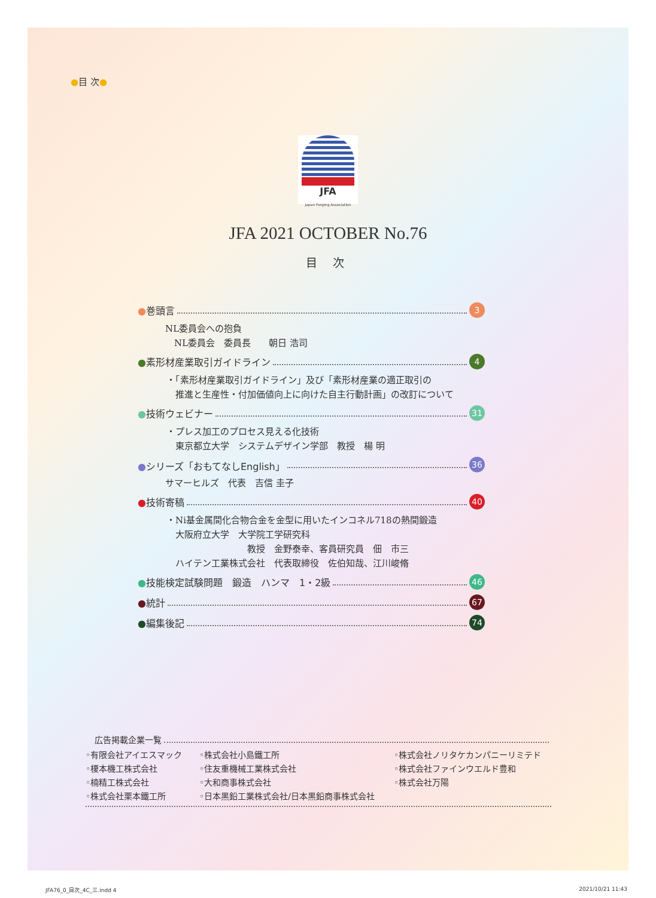●目 次●
JFA
Japan Forging Association
JFA 2021 OCTOBER No.76
目 次
●巻頭言 3
NL委員会への抱負
　NL委員会　委員長　　朝日 浩司
●素形材産業取引ガイドライン 4
・「素形材産業取引ガイドライン」及び「素形材産業の適正取引の
　推進と生産性・付加価値向上に向けた自主行動計画」の改訂について
●技術ウェビナー 31
・プレス加工のプロセス見える化技術
　東京都立大学　システムデザイン学部　教授　楊 明
●シリーズ「おもてなしEnglish」 36
サマーヒルズ　代表　吉信 圭子
●技術寄稿 40
・Ni基金属間化合物合金を金型に用いたインコネル718の熱間鍛造
　大阪府立大学　大学院工学研究科
　　　　　　　　　教授　金野泰幸、客員研究員　佃　市三
　ハイテン工業株式会社　代表取締役　佐伯知哉、江川峻脩
●技能検定試験問題　鍛造　ハンマ　1・2級 46
●統計 67
●編集後記 74
広告掲載企業一覧
◦有限会社アイエスマック
◦榎本機工株式会社
◦楠精工株式会社
◦株式会社栗本鐵工所
◦株式会社小島鐵工所
◦住友重機械工業株式会社
◦大和商事株式会社
◦日本黒鉛工業株式会社/日本黒鉛商事株式会社
◦株式会社ノリタケカンパニーリミテド
◦株式会社ファインウエルド豊和
◦株式会社万陽
JFA76_0_目次_4C_三.indd 4 2021/10/21 11:43